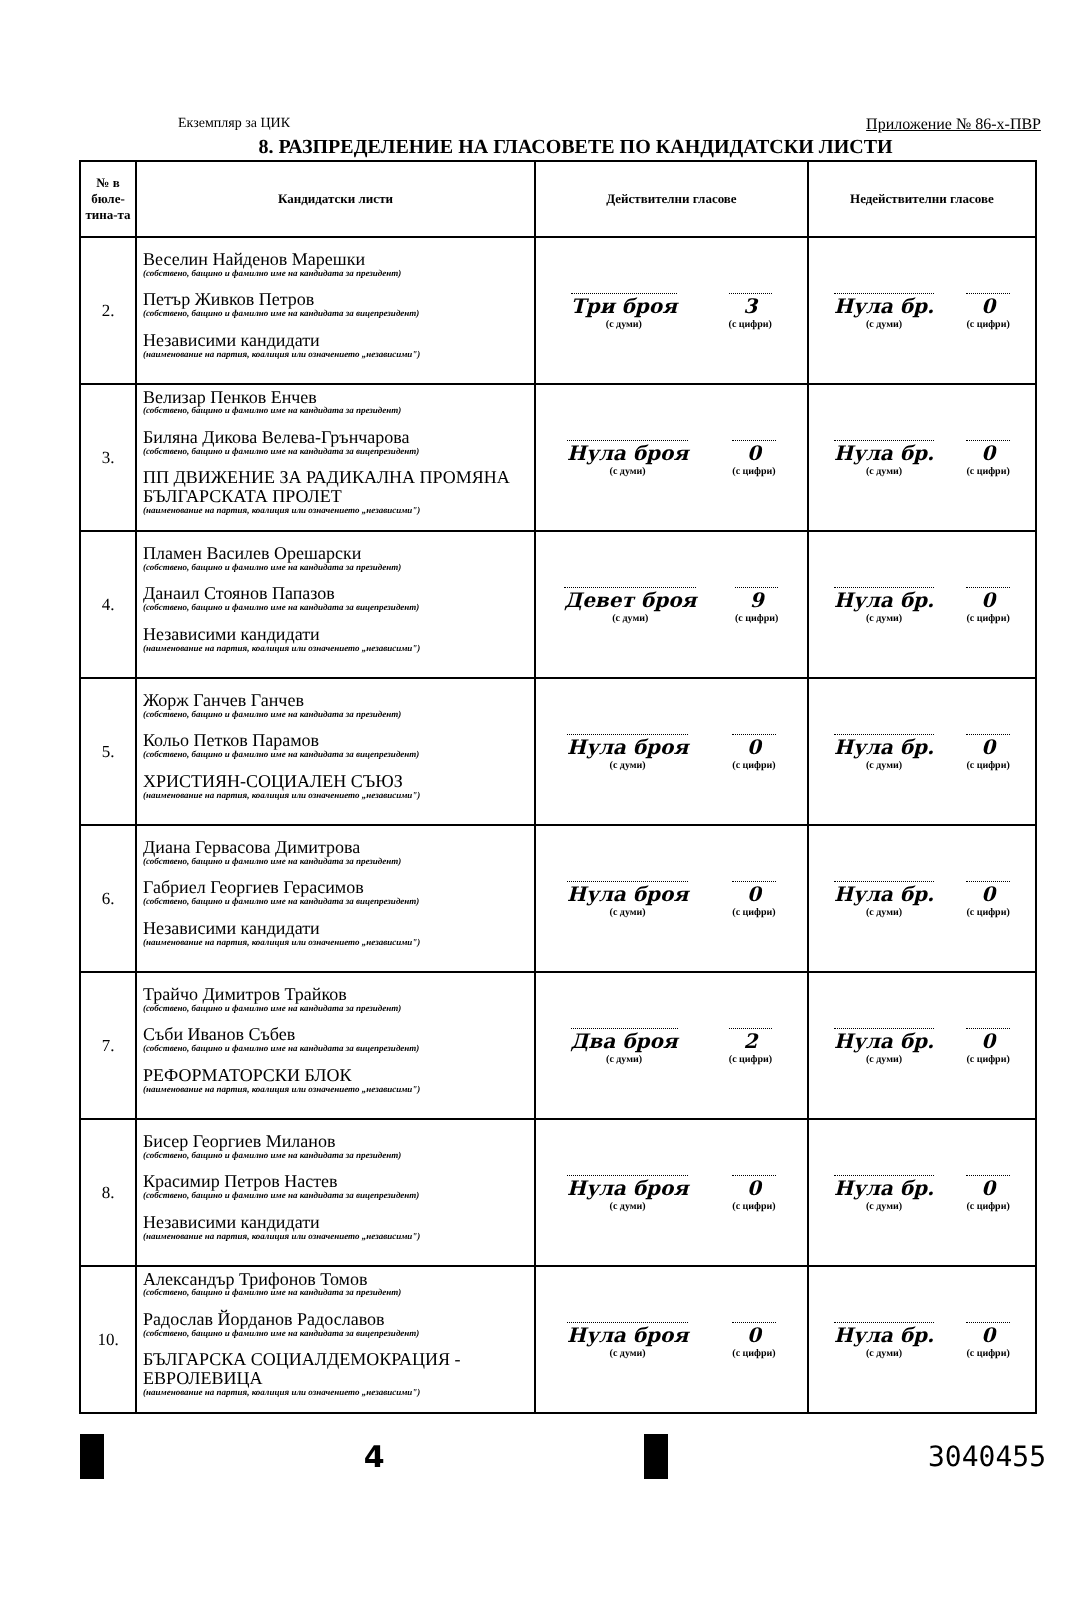Екземпляр за ЦИК Приложение № 86-х-ПВР
8. РАЗПРЕДЕЛЕНИЕ НА ГЛАСОВЕТЕ ПО КАНДИДАТСКИ ЛИСТИ
| № в бюле-тина-та | Кандидатски листи | Действителни гласове | Недействителни гласове |
| --- | --- | --- | --- |
| 2. | Веселин Найденов Марешки (собствено, бащино и фамилно име на кандидата за президент) Петър Живков Петров (собствено, бащино и фамилно име на кандидата за вицепрезидент) Независими кандидати (наименование на партия, коалиция или означението „независими") | Три броя (с думи) 3 (с цифри) | Нула бр. (с думи) 0 (с цифри) |
| 3. | Велизар Пенков Енчев (собствено, бащино и фамилно име на кандидата за президент) Биляна Дикова Велева-Грънчарова (собствено, бащино и фамилно име на кандидата за вицепрезидент) ПП ДВИЖЕНИЕ ЗА РАДИКАЛНА ПРОМЯНА БЪЛГАРСКАТА ПРОЛЕТ (наименование на партия, коалиция или означението „независими") | Нула броя (с думи) 0 (с цифри) | Нула бр. (с думи) 0 (с цифри) |
| 4. | Пламен Василев Орешарски (собствено, бащино и фамилно име на кандидата за президент) Данаил Стоянов Папазов (собствено, бащино и фамилно име на кандидата за вицепрезидент) Независими кандидати (наименование на партия, коалиция или означението „независими") | Девет броя (с думи) 9 (с цифри) | Нула бр. (с думи) 0 (с цифри) |
| 5. | Жорж Ганчев Ганчев (собствено, бащино и фамилно име на кандидата за президент) Кольо Петков Парамов (собствено, бащино и фамилно име на кандидата за вицепрезидент) ХРИСТИЯН-СОЦИАЛЕН СЪЮЗ (наименование на партия, коалиция или означението „независими") | Нула броя (с думи) 0 (с цифри) | Нула бр. (с думи) 0 (с цифри) |
| 6. | Диана Гервасова Димитрова (собствено, бащино и фамилно име на кандидата за президент) Габриел Георгиев Герасимов (собствено, бащино и фамилно име на кандидата за вицепрезидент) Независими кандидати (наименование на партия, коалиция или означението „независими") | Нула броя (с думи) 0 (с цифри) | Нула бр. (с думи) 0 (с цифри) |
| 7. | Трайчо Димитров Трайков (собствено, бащино и фамилно име на кандидата за президент) Съби Иванов Събев (собствено, бащино и фамилно име на кандидата за вицепрезидент) РЕФОРМАТОРСКИ БЛОК (наименование на партия, коалиция или означението „независими") | Два броя (с думи) 2 (с цифри) | Нула бр. (с думи) 0 (с цифри) |
| 8. | Бисер Георгиев Миланов (собствено, бащино и фамилно име на кандидата за президент) Красимир Петров Настев (собствено, бащино и фамилно име на кандидата за вицепрезидент) Независими кандидати (наименование на партия, коалиция или означението „независими") | Нула броя (с думи) 0 (с цифри) | Нула бр. (с думи) 0 (с цифри) |
| 10. | Александър Трифонов Томов (собствено, бащино и фамилно име на кандидата за президент) Радослав Йорданов Радославов (собствено, бащино и фамилно име на кандидата за вицепрезидент) БЪЛГАРСКА СОЦИАЛДЕМОКРАЦИЯ - ЕВРОЛЕВИЦА (наименование на партия, коалиция или означението „независими") | Нула броя (с думи) 0 (с цифри) | Нула бр. (с думи) 0 (с цифри) |
4 3040455